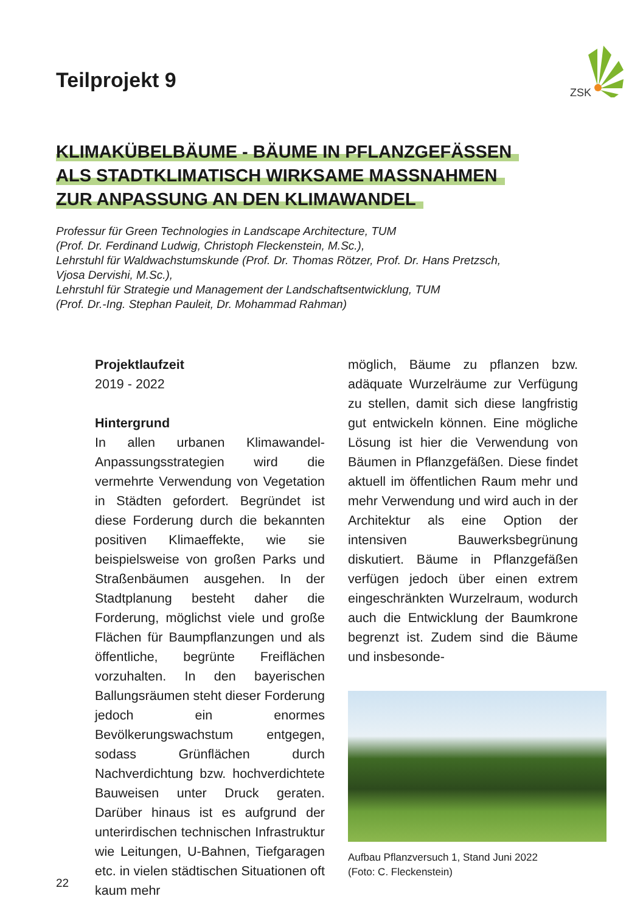ZSK
Teilprojekt 9
KLIMAKÜBELBÄUME - BÄUME IN PFLANZGEFÄSSEN
ALS STADTKLIMATISCH WIRKSAME MASSNAHMEN
ZUR ANPASSUNG AN DEN KLIMAWANDEL
Professur für Green Technologies in Landscape Architecture, TUM
(Prof. Dr. Ferdinand Ludwig, Christoph Fleckenstein, M.Sc.),
Lehrstuhl für Waldwachstumskunde (Prof. Dr. Thomas Rötzer, Prof. Dr. Hans Pretzsch,
Vjosa Dervishi, M.Sc.),
Lehrstuhl für Strategie und Management der Landschaftsentwicklung, TUM
(Prof. Dr.-Ing. Stephan Pauleit, Dr. Mohammad Rahman)
Projektlaufzeit
2019 - 2022
Hintergrund
In allen urbanen Klimawandel-Anpassungsstrategien wird die vermehrte Verwendung von Vegetation in Städten gefordert. Begründet ist diese Forderung durch die bekannten positiven Klimaeffekte, wie sie beispielsweise von großen Parks und Straßenbäumen ausgehen. In der Stadtplanung besteht daher die Forderung, möglichst viele und große Flächen für Baumpflanzungen und als öffentliche, begrünte Freiflächen vorzuhalten. In den bayerischen Ballungsräumen steht dieser Forderung jedoch ein enormes Bevölkerungswachstum entgegen, sodass Grünflächen durch Nachverdichtung bzw. hochverdichtete Bauweisen unter Druck geraten. Darüber hinaus ist es aufgrund der unterirdischen technischen Infrastruktur wie Leitungen, U-Bahnen, Tiefgaragen etc. in vielen städtischen Situationen oft kaum mehr
möglich, Bäume zu pflanzen bzw. adäquate Wurzelräume zur Verfügung zu stellen, damit sich diese langfristig gut entwickeln können. Eine mögliche Lösung ist hier die Verwendung von Bäumen in Pflanzgefäßen. Diese findet aktuell im öffentlichen Raum mehr und mehr Verwendung und wird auch in der Architektur als eine Option der intensiven Bauwerksbegrünung diskutiert. Bäume in Pflanzgefäßen verfügen jedoch über einen extrem eingeschränkten Wurzelraum, wodurch auch die Entwicklung der Baumkrone begrenzt ist. Zudem sind die Bäume und insbesonde-
Aufbau Pflanzversuch 1, Stand Juni 2022
(Foto: C. Fleckenstein)
22